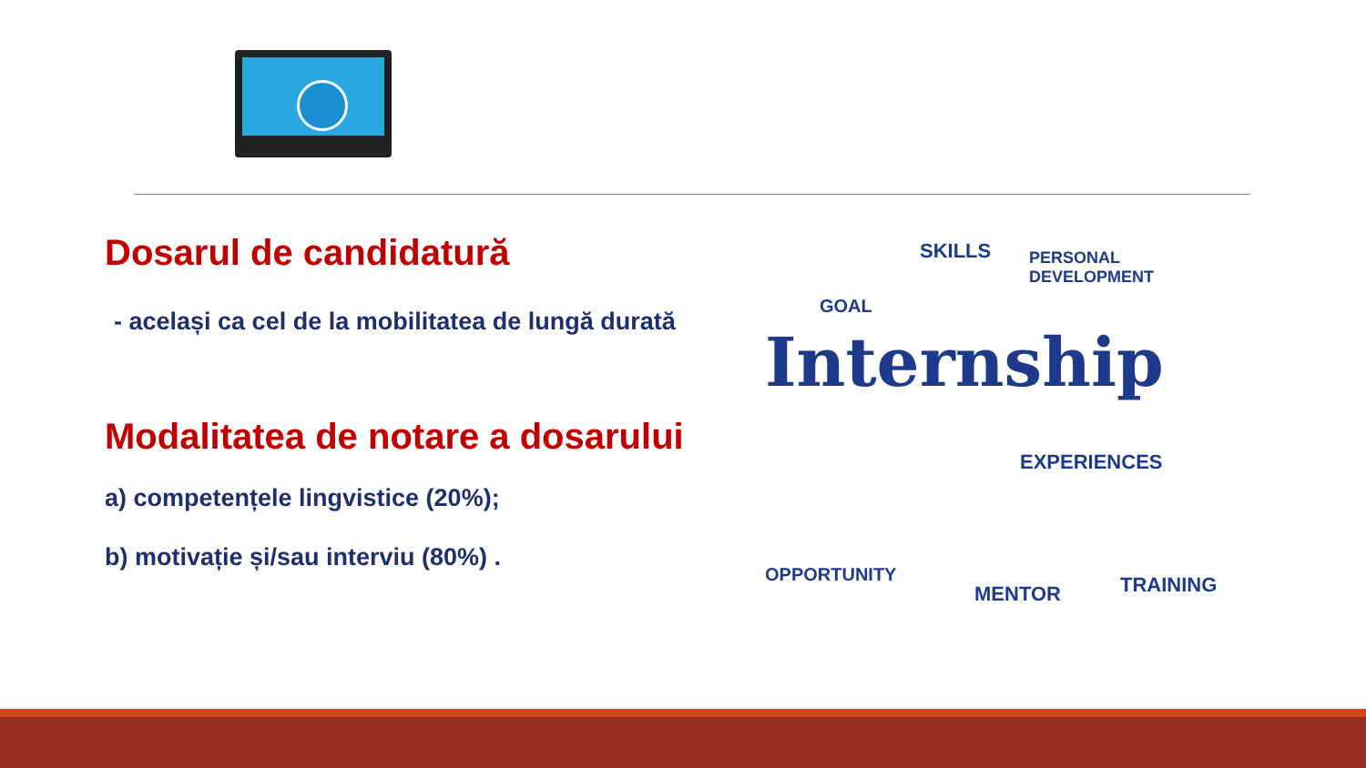Dosarul de candidatură
- același ca cel de la mobilitatea de lungă durată
Modalitatea de notare a dosarului
a) competențele lingvistice (20%);
b) motivație și/sau interviu (80%) .
SKILLS
PERSONAL
DEVELOPMENT
GOAL
Internship
EXPERIENCES
OPPORTUNITY
MENTOR TRAINING